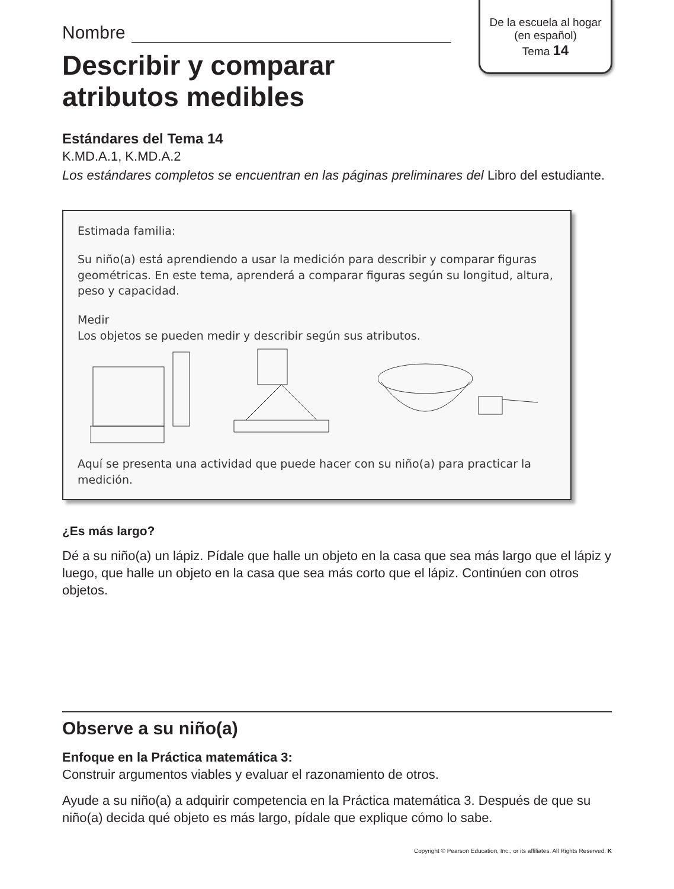De la escuela al hogar
(en español)
Tema 14
Nombre
Describir y comparar
atributos medibles
Estándares del Tema 14
K.MD.A.1, K.MD.A.2
Los estándares completos se encuentran en las páginas preliminares del Libro del estudiante.
Estimada familia:
Su niño(a) está aprendiendo a usar la medición para describir y comparar figuras geométricas. En este tema, aprenderá a comparar figuras según su longitud, altura, peso y capacidad.
Medir
Los objetos se pueden medir y describir según sus atributos.
Aquí se presenta una actividad que puede hacer con su niño(a) para practicar la medición.
¿Es más largo?
Dé a su niño(a) un lápiz. Pídale que halle un objeto en la casa que sea más largo que el lápiz y luego, que halle un objeto en la casa que sea más corto que el lápiz. Continúen con otros objetos.
Observe a su niño(a)
Enfoque en la Práctica matemática 3:
Construir argumentos viables y evaluar el razonamiento de otros.
Ayude a su niño(a) a adquirir competencia en la Práctica matemática 3. Después de que su niño(a) decida qué objeto es más largo, pídale que explique cómo lo sabe.
Copyright © Pearson Education, Inc., or its affiliates. All Rights Reserved. K